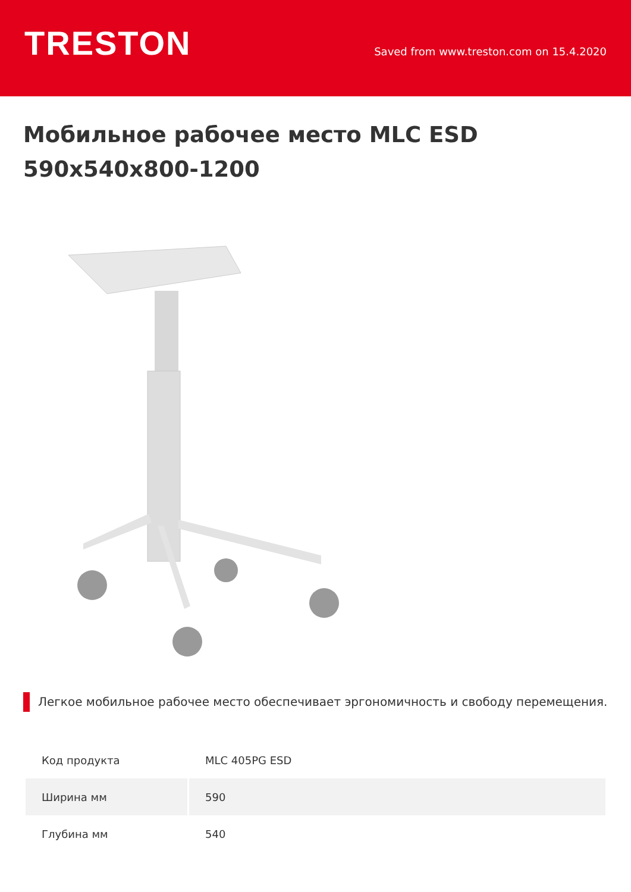TRESTON
Saved from www.treston.com on 15.4.2020
Мобильное рабочее место MLC ESD 590x540x800-1200
Легкое мобильное рабочее место обеспечивает эргономичность и свободу перемещения.
| Код продукта | MLC 405PG ESD |
| Ширина мм | 590 |
| Глубина мм | 540 |